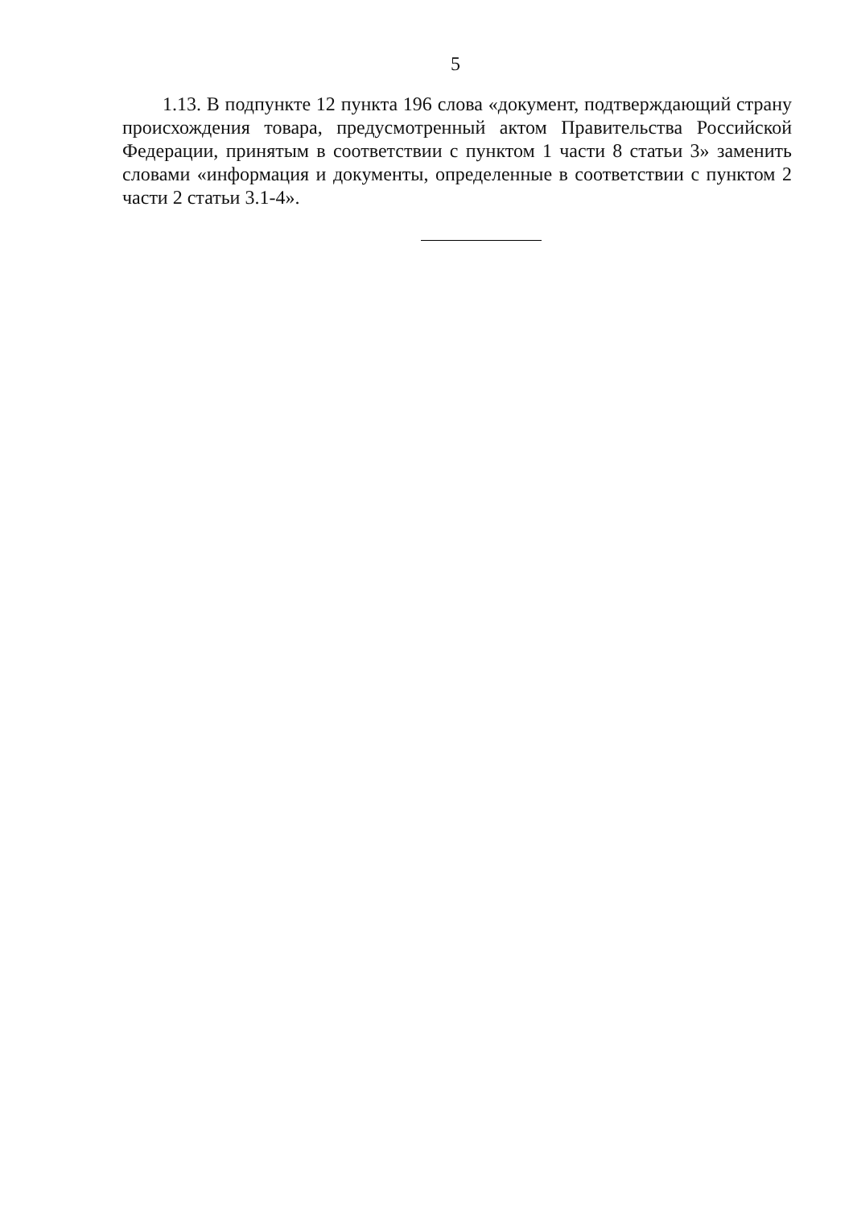5
1.13. В подпункте 12 пункта 196 слова «документ, подтверждающий страну происхождения товара, предусмотренный актом Правительства Российской Федерации, принятым в соответствии с пунктом 1 части 8 статьи 3» заменить словами «информация и документы, определенные в соответствии с пунктом 2 части 2 статьи 3.1-4».